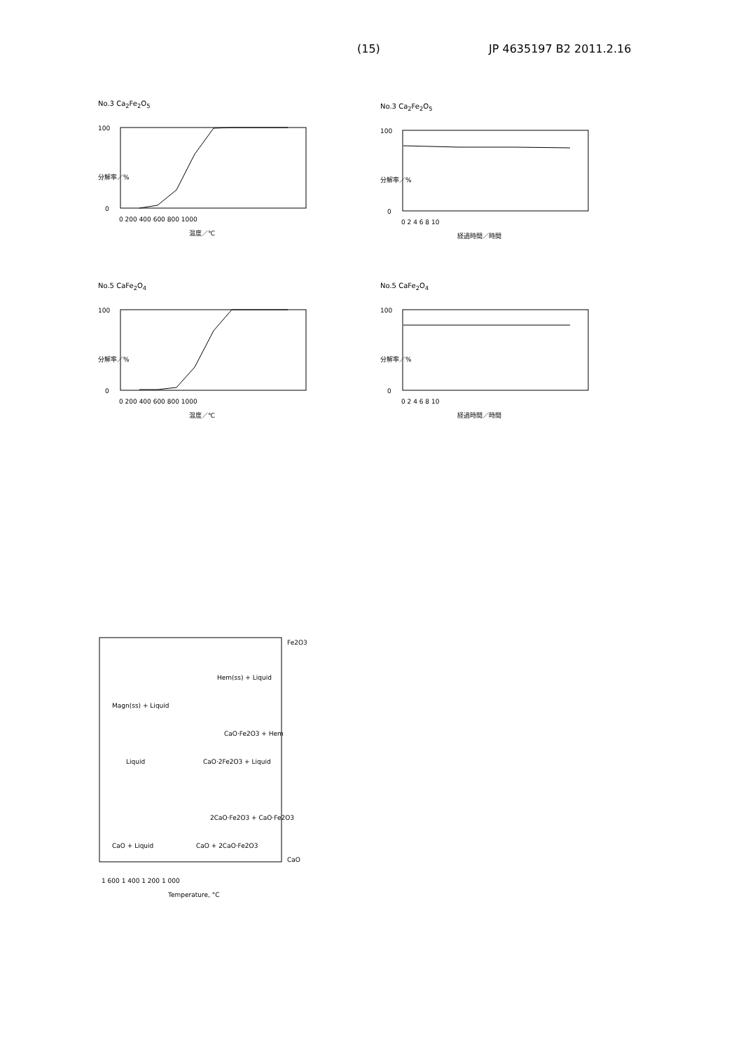(15) JP 4635197 B2 2011.2.16
No.3 Ca<sub>2</sub>Fe<sub>2</sub>O<sub>5</sub>
100
0
0 200 400 600 800 1000
温度／℃
分解率／%
No.3 Ca<sub>2</sub>Fe<sub>2</sub>O<sub>5</sub>
100
0
0 2 4 6 8 10
経過時間／時間
分解率／%
No.5 CaFe<sub>2</sub>O<sub>4</sub>
100
0
0 200 400 600 800 1000
温度／℃
分解率／%
No.5 CaFe<sub>2</sub>O<sub>4</sub>
100
0
0 2 4 6 8 10
経過時間／時間
分解率／%
Magn(ss) + Liquid
Liquid
CaO·2Fe2O3 + Liquid
Hem(ss) + Liquid
CaO·Fe2O3 + Hem
CaO + Liquid
CaO + 2CaO·Fe2O3
2CaO·Fe2O3 + CaO·Fe2O3
1 600 1 400 1 200 1 000
Temperature, °C
Fe2O3
CaO